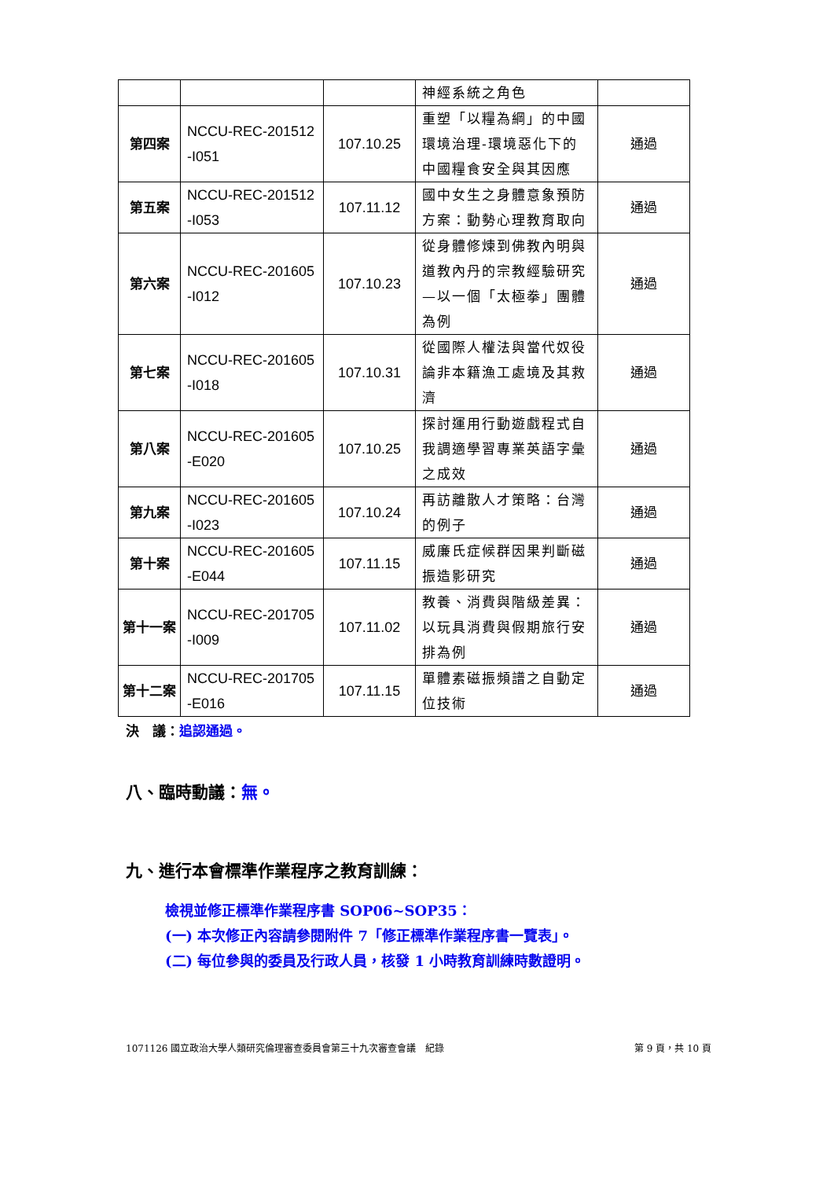| | | | 神經系統之角色 | |
| 第四案 | NCCU-REC-201512 -I051 | 107.10.25 | 重塑「以糧為綱」的中國環境治理-環境惡化下的中國糧食安全與其因應 | 通過 |
| 第五案 | NCCU-REC-201512 -I053 | 107.11.12 | 國中女生之身體意象預防方案：動勢心理教育取向 | 通過 |
| 第六案 | NCCU-REC-201605 -I012 | 107.10.23 | 從身體修煉到佛教內明與道教內丹的宗教經驗研究—以一個「太極拳」團體為例 | 通過 |
| 第七案 | NCCU-REC-201605 -I018 | 107.10.31 | 從國際人權法與當代奴役論非本籍漁工處境及其救濟 | 通過 |
| 第八案 | NCCU-REC-201605 -E020 | 107.10.25 | 探討運用行動遊戲程式自我調適學習專業英語字彙之成效 | 通過 |
| 第九案 | NCCU-REC-201605 -I023 | 107.10.24 | 再訪離散人才策略：台灣的例子 | 通過 |
| 第十案 | NCCU-REC-201605 -E044 | 107.11.15 | 威廉氏症候群因果判斷磁振造影研究 | 通過 |
| 第十一案 | NCCU-REC-201705 -I009 | 107.11.02 | 教養、消費與階級差異：以玩具消費與假期旅行安排為例 | 通過 |
| 第十二案 | NCCU-REC-201705 -E016 | 107.11.15 | 單體素磁振頻譜之自動定位技術 | 通過 |
決　議：追認通過。
八、臨時動議：無。
九、進行本會標準作業程序之教育訓練：
檢視並修正標準作業程序書 SOP06~SOP35：
(一) 本次修正內容請參閱附件 7「修正標準作業程序書一覽表」。
(二) 每位參與的委員及行政人員，核發 1 小時教育訓練時數證明。
1071126 國立政治大學人類研究倫理審查委員會第三十九次審查會議　紀錄 第 9 頁，共 10 頁